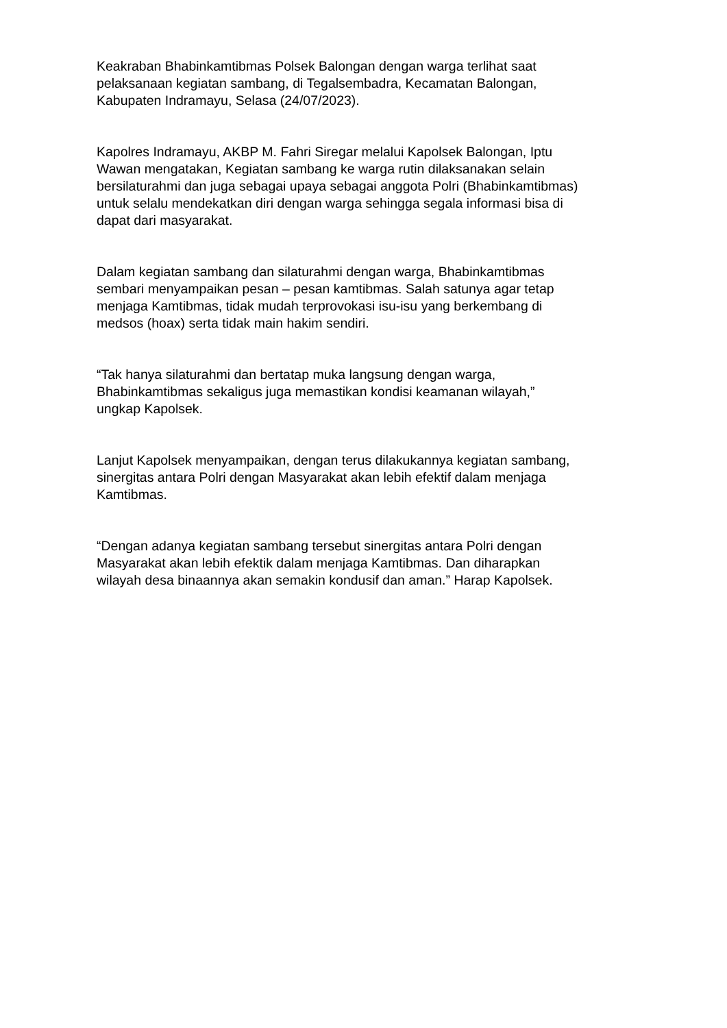Keakraban Bhabinkamtibmas Polsek Balongan dengan warga terlihat saat
pelaksanaan kegiatan sambang, di Tegalsembadra, Kecamatan Balongan,
Kabupaten Indramayu, Selasa (24/07/2023).
Kapolres Indramayu, AKBP M. Fahri Siregar melalui Kapolsek Balongan, Iptu
Wawan mengatakan, Kegiatan sambang ke warga rutin dilaksanakan selain
bersilaturahmi dan juga sebagai upaya sebagai anggota Polri (Bhabinkamtibmas)
untuk selalu mendekatkan diri dengan warga sehingga segala informasi bisa di
dapat dari masyarakat.
Dalam kegiatan sambang dan silaturahmi dengan warga, Bhabinkamtibmas
sembari menyampaikan pesan – pesan kamtibmas. Salah satunya agar tetap
menjaga Kamtibmas, tidak mudah terprovokasi isu-isu yang berkembang di
medsos (hoax) serta tidak main hakim sendiri.
“Tak hanya silaturahmi dan bertatap muka langsung dengan warga,
Bhabinkamtibmas sekaligus juga memastikan kondisi keamanan wilayah,”
ungkap Kapolsek.
Lanjut Kapolsek menyampaikan, dengan terus dilakukannya kegiatan sambang,
sinergitas antara Polri dengan Masyarakat akan lebih efektif dalam menjaga
Kamtibmas.
“Dengan adanya kegiatan sambang tersebut sinergitas antara Polri dengan
Masyarakat akan lebih efektik dalam menjaga Kamtibmas. Dan diharapkan
wilayah desa binaannya akan semakin kondusif dan aman.” Harap Kapolsek.